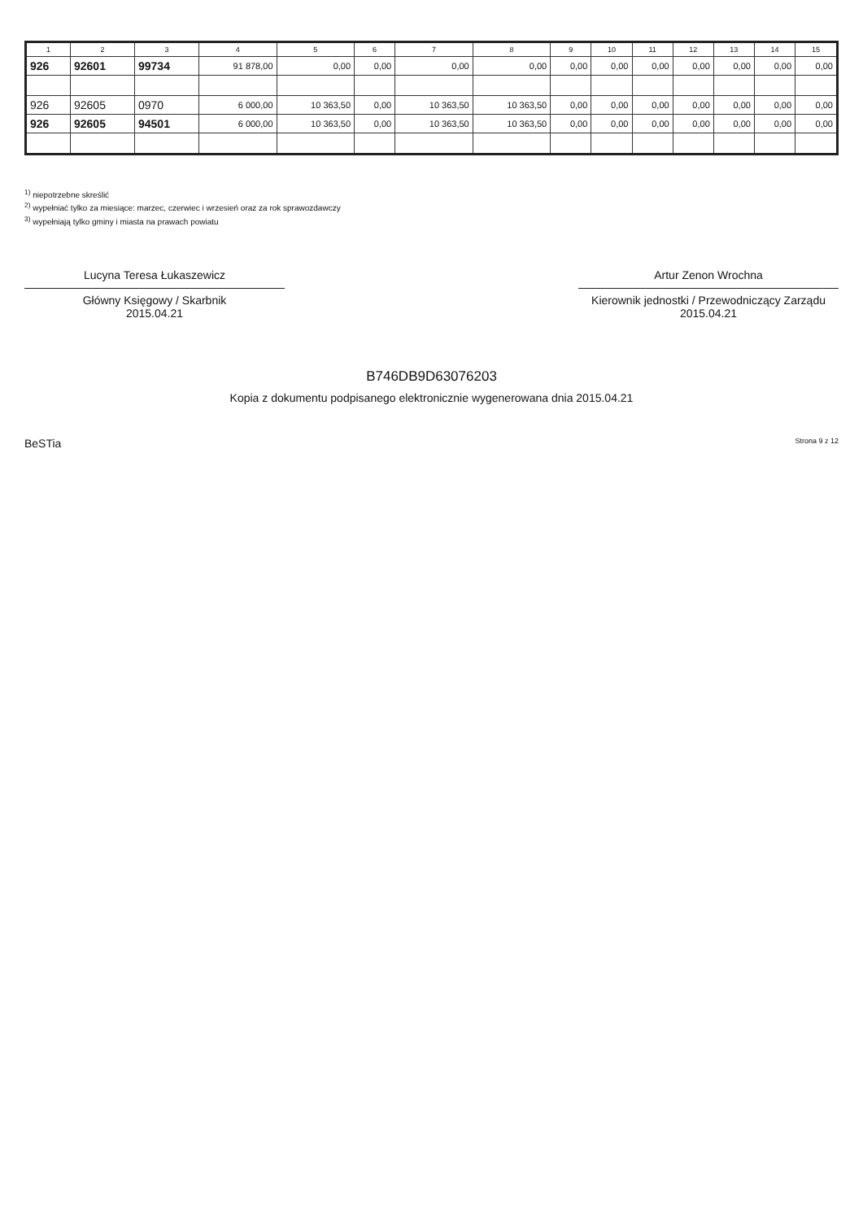| 1 | 2 | 3 | 4 | 5 | 6 | 7 | 8 | 9 | 10 | 11 | 12 | 13 | 14 | 15 |
| --- | --- | --- | --- | --- | --- | --- | --- | --- | --- | --- | --- | --- | --- | --- |
| 926 | 92601 | 99734 | 91 878,00 | 0,00 | 0,00 | 0,00 | 0,00 | 0,00 | 0,00 | 0,00 | 0,00 | 0,00 | 0,00 | 0,00 |
| 926 | 92605 | 0970 | 6 000,00 | 10 363,50 | 0,00 | 10 363,50 | 10 363,50 | 0,00 | 0,00 | 0,00 | 0,00 | 0,00 | 0,00 | 0,00 |
| 926 | 92605 | 94501 | 6 000,00 | 10 363,50 | 0,00 | 10 363,50 | 10 363,50 | 0,00 | 0,00 | 0,00 | 0,00 | 0,00 | 0,00 | 0,00 |
<sup>1)</sup> niepotrzebne skreślić
<sup>2)</sup> wypełniać tylko za miesiące: marzec, czerwiec i wrzesień oraz za rok sprawozdawczy
<sup>3)</sup> wypełniają tylko gminy i miasta na prawach powiatu
Lucyna Teresa Łukaszewicz
Główny Księgowy / Skarbnik
2015.04.21
Artur Zenon Wrochna
Kierownik jednostki / Przewodniczący Zarządu
2015.04.21
B746DB9D63076203
Kopia z dokumentu podpisanego elektronicznie wygenerowana dnia 2015.04.21
BeSTia Strona 9 z 12